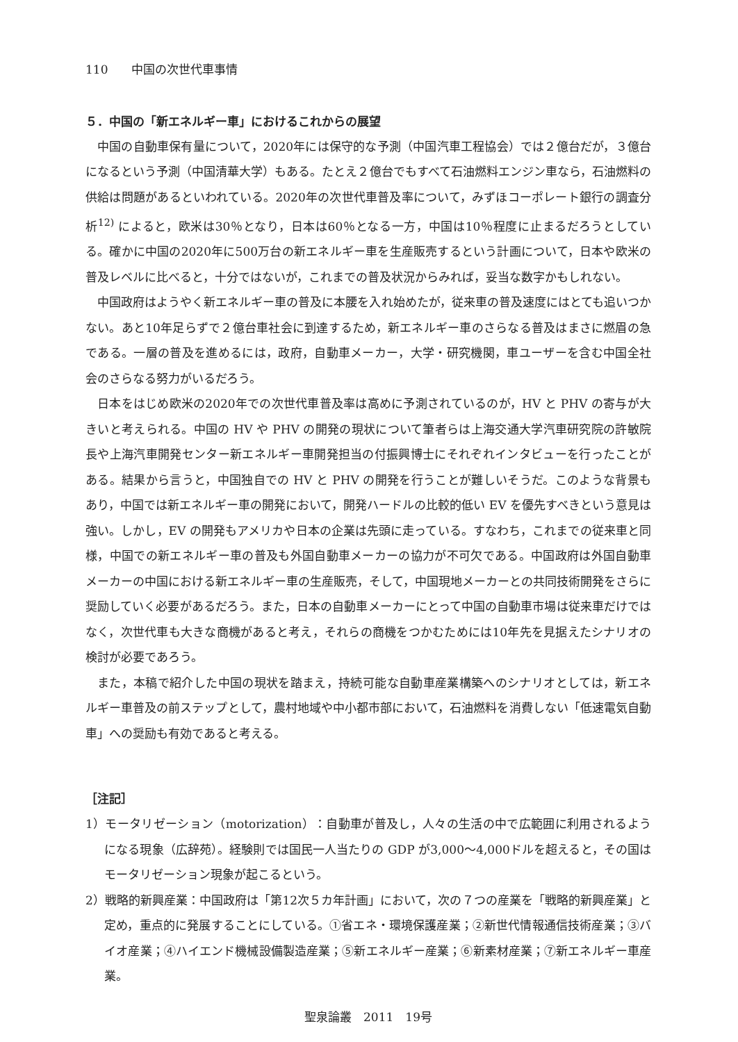110　　中国の次世代車事情
５．中国の「新エネルギー車」におけるこれからの展望
中国の自動車保有量について，2020年には保守的な予測（中国汽車工程協会）では２億台だが，３億台になるという予測（中国清華大学）もある。たとえ２億台でもすべて石油燃料エンジン車なら，石油燃料の供給は問題があるといわれている。2020年の次世代車普及率について，みずほコーポレート銀行の調査分析<sup>12)</sup> によると，欧米は30％となり，日本は60％となる一方，中国は10％程度に止まるだろうとしている。確かに中国の2020年に500万台の新エネルギー車を生産販売するという計画について，日本や欧米の普及レベルに比べると，十分ではないが，これまでの普及状況からみれば，妥当な数字かもしれない。
中国政府はようやく新エネルギー車の普及に本腰を入れ始めたが，従来車の普及速度にはとても追いつかない。あと10年足らずで２億台車社会に到達するため，新エネルギー車のさらなる普及はまさに燃眉の急である。一層の普及を進めるには，政府，自動車メーカー，大学・研究機関，車ユーザーを含む中国全社会のさらなる努力がいるだろう。
日本をはじめ欧米の2020年での次世代車普及率は高めに予測されているのが，HV と PHV の寄与が大きいと考えられる。中国の HV や PHV の開発の現状について筆者らは上海交通大学汽車研究院の許敏院長や上海汽車開発センター新エネルギー車開発担当の付振興博士にそれぞれインタビューを行ったことがある。結果から言うと，中国独自での HV と PHV の開発を行うことが難しいそうだ。このような背景もあり，中国では新エネルギー車の開発において，開発ハードルの比較的低い EV を優先すべきという意見は強い。しかし，EV の開発もアメリカや日本の企業は先頭に走っている。すなわち，これまでの従来車と同様，中国での新エネルギー車の普及も外国自動車メーカーの協力が不可欠である。中国政府は外国自動車メーカーの中国における新エネルギー車の生産販売，そして，中国現地メーカーとの共同技術開発をさらに奨励していく必要があるだろう。また，日本の自動車メーカーにとって中国の自動車市場は従来車だけではなく，次世代車も大きな商機があると考え，それらの商機をつかむためには10年先を見据えたシナリオの検討が必要であろう。
また，本稿で紹介した中国の現状を踏まえ，持続可能な自動車産業構築へのシナリオとしては，新エネルギー車普及の前ステップとして，農村地域や中小都市部において，石油燃料を消費しない「低速電気自動車」への奨励も有効であると考える。
［注記］
1）モータリゼーション（motorization）：自動車が普及し，人々の生活の中で広範囲に利用されるようになる現象（広辞苑）。経験則では国民一人当たりの GDP が3,000～4,000ドルを超えると，その国はモータリゼーション現象が起こるという。
2）戦略的新興産業：中国政府は「第12次５カ年計画」において，次の７つの産業を「戦略的新興産業」と定め，重点的に発展することにしている。①省エネ・環境保護産業；②新世代情報通信技術産業；③バイオ産業；④ハイエンド機械設備製造産業；⑤新エネルギー産業；⑥新素材産業；⑦新エネルギー車産業。
聖泉論叢　2011　19号